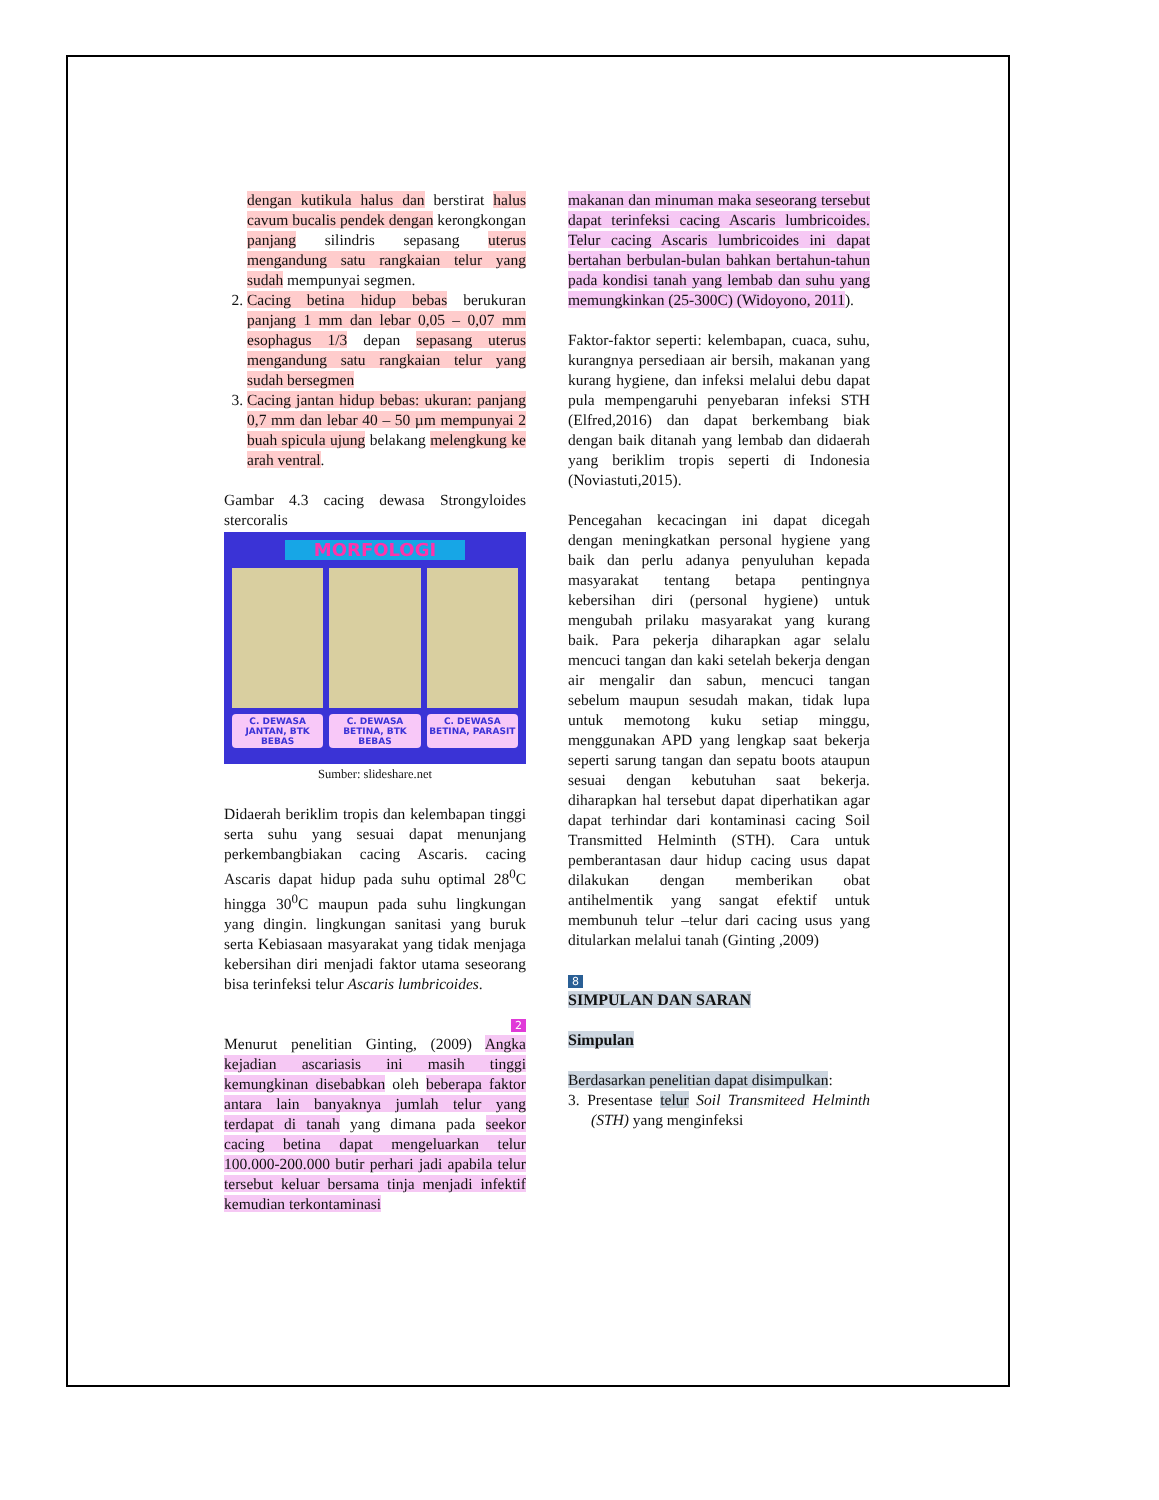dengan kutikula halus dan berstirat halus cavum bucalis pendek dengan kerongkongan panjang silindris sepasang uterus mengandung satu rangkaian telur yang sudah mempunyai segmen.
2. Cacing betina hidup bebas berukuran panjang 1 mm dan lebar 0,05 – 0,07 mm esophagus 1/3 depan sepasang uterus mengandung satu rangkaian telur yang sudah bersegmen
3. Cacing jantan hidup bebas: ukuran: panjang 0,7 mm dan lebar 40 – 50 µm mempunyai 2 buah spicula ujung belakang melengkung ke arah ventral.
Gambar 4.3 cacing dewasa Strongyloides stercoralis
MORFOLOGI
C. DEWASA JANTAN, BTK BEBAS C. DEWASA BETINA, BTK BEBAS C. DEWASA BETINA, PARASIT
Sumber: slideshare.net
Didaerah beriklim tropis dan kelembapan tinggi serta suhu yang sesuai dapat menunjang perkembangbiakan cacing Ascaris. cacing Ascaris dapat hidup pada suhu optimal 28<sup>0</sup>C hingga 30<sup>0</sup>C maupun pada suhu lingkungan yang dingin. lingkungan sanitasi yang buruk serta Kebiasaan masyarakat yang tidak menjaga kebersihan diri menjadi faktor utama seseorang bisa terinfeksi telur Ascaris lumbricoides.
2
Menurut penelitian Ginting, (2009) Angka kejadian ascariasis ini masih tinggi kemungkinan disebabkan oleh beberapa faktor antara lain banyaknya jumlah telur yang terdapat di tanah yang dimana pada seekor cacing betina dapat mengeluarkan telur 100.000-200.000 butir perhari jadi apabila telur tersebut keluar bersama tinja menjadi infektif kemudian terkontaminasi
makanan dan minuman maka seseorang tersebut dapat terinfeksi cacing Ascaris lumbricoides. Telur cacing Ascaris lumbricoides ini dapat bertahan berbulan-bulan bahkan bertahun-tahun pada kondisi tanah yang lembab dan suhu yang memungkinkan (25-300C) (Widoyono, 2011).
Faktor-faktor seperti: kelembapan, cuaca, suhu, kurangnya persediaan air bersih, makanan yang kurang hygiene, dan infeksi melalui debu dapat pula mempengaruhi penyebaran infeksi STH (Elfred,2016) dan dapat berkembang biak dengan baik ditanah yang lembab dan didaerah yang beriklim tropis seperti di Indonesia (Noviastuti,2015).
Pencegahan kecacingan ini dapat dicegah dengan meningkatkan personal hygiene yang baik dan perlu adanya penyuluhan kepada masyarakat tentang betapa pentingnya kebersihan diri (personal hygiene) untuk mengubah prilaku masyarakat yang kurang baik. Para pekerja diharapkan agar selalu mencuci tangan dan kaki setelah bekerja dengan air mengalir dan sabun, mencuci tangan sebelum maupun sesudah makan, tidak lupa untuk memotong kuku setiap minggu, menggunakan APD yang lengkap saat bekerja seperti sarung tangan dan sepatu boots ataupun sesuai dengan kebutuhan saat bekerja. diharapkan hal tersebut dapat diperhatikan agar dapat terhindar dari kontaminasi cacing Soil Transmitted Helminth (STH). Cara untuk pemberantasan daur hidup cacing usus dapat dilakukan dengan memberikan obat antihelmentik yang sangat efektif untuk membunuh telur –telur dari cacing usus yang ditularkan melalui tanah (Ginting ,2009)
8
SIMPULAN DAN SARAN
Simpulan
Berdasarkan penelitian dapat disimpulkan:
3. Presentase telur Soil Transmiteed Helminth (STH) yang menginfeksi